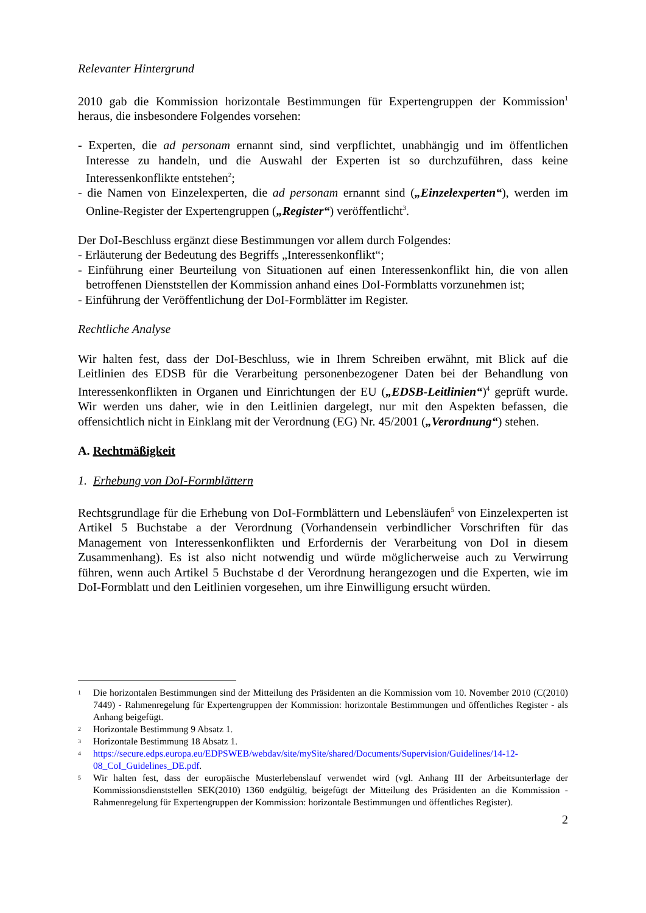Relevanter Hintergrund
2010 gab die Kommission horizontale Bestimmungen für Expertengruppen der Kommission<sup>1</sup> heraus, die insbesondere Folgendes vorsehen:
- Experten, die ad personam ernannt sind, sind verpflichtet, unabhängig und im öffentlichen Interesse zu handeln, und die Auswahl der Experten ist so durchzuführen, dass keine Interessenkonflikte entstehen<sup>2</sup>;
- die Namen von Einzelexperten, die ad personam ernannt sind („Einzelexperten“), werden im Online-Register der Expertengruppen („Register“) veröffentlicht<sup>3</sup>.
Der DoI-Beschluss ergänzt diese Bestimmungen vor allem durch Folgendes:
- Erläuterung der Bedeutung des Begriffs „Interessenkonflikt“;
- Einführung einer Beurteilung von Situationen auf einen Interessenkonflikt hin, die von allen betroffenen Dienststellen der Kommission anhand eines DoI-Formblatts vorzunehmen ist;
- Einführung der Veröffentlichung der DoI-Formblätter im Register.
Rechtliche Analyse
Wir halten fest, dass der DoI-Beschluss, wie in Ihrem Schreiben erwähnt, mit Blick auf die Leitlinien des EDSB für die Verarbeitung personenbezogener Daten bei der Behandlung von Interessenkonflikten in Organen und Einrichtungen der EU („EDSB-Leitlinien“)<sup>4</sup> geprüft wurde. Wir werden uns daher, wie in den Leitlinien dargelegt, nur mit den Aspekten befassen, die offensichtlich nicht in Einklang mit der Verordnung (EG) Nr. 45/2001 („Verordnung“) stehen.
A. Rechtmäßigkeit
1. Erhebung von DoI-Formblättern
Rechtsgrundlage für die Erhebung von DoI-Formblättern und Lebensläufen<sup>5</sup> von Einzelexperten ist Artikel 5 Buchstabe a der Verordnung (Vorhandensein verbindlicher Vorschriften für das Management von Interessenkonflikten und Erfordernis der Verarbeitung von DoI in diesem Zusammenhang). Es ist also nicht notwendig und würde möglicherweise auch zu Verwirrung führen, wenn auch Artikel 5 Buchstabe d der Verordnung herangezogen und die Experten, wie im DoI-Formblatt und den Leitlinien vorgesehen, um ihre Einwilligung ersucht würden.
1 Die horizontalen Bestimmungen sind der Mitteilung des Präsidenten an die Kommission vom 10. November 2010 (C(2010) 7449) - Rahmenregelung für Expertengruppen der Kommission: horizontale Bestimmungen und öffentliches Register - als Anhang beigefügt.
2 Horizontale Bestimmung 9 Absatz 1.
3 Horizontale Bestimmung 18 Absatz 1.
4 https://secure.edps.europa.eu/EDPSWEB/webdav/site/mySite/shared/Documents/Supervision/Guidelines/14-12-08_CoI_Guidelines_DE.pdf.
5 Wir halten fest, dass der europäische Musterlebenslauf verwendet wird (vgl. Anhang III der Arbeitsunterlage der Kommissionsdienststellen SEK(2010) 1360 endgültig, beigefügt der Mitteilung des Präsidenten an die Kommission - Rahmenregelung für Expertengruppen der Kommission: horizontale Bestimmungen und öffentliches Register).
2